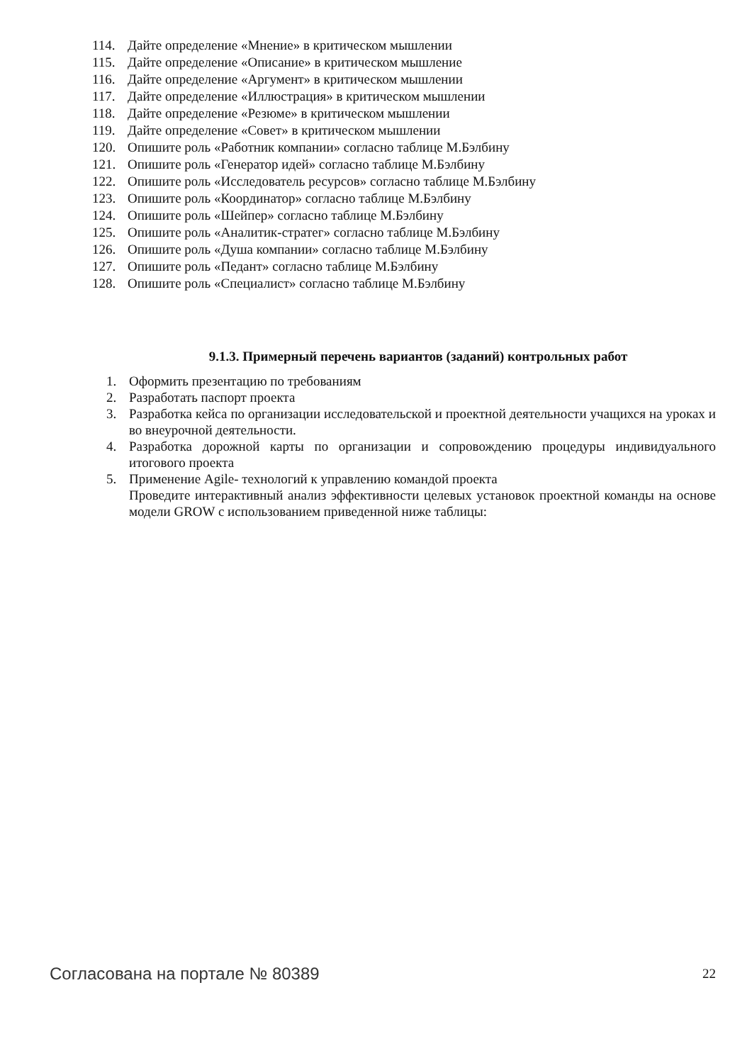114. Дайте определение «Мнение» в критическом мышлении
115. Дайте определение «Описание» в критическом мышление
116. Дайте определение «Аргумент» в критическом мышлении
117. Дайте определение «Иллюстрация» в критическом мышлении
118. Дайте определение «Резюме» в критическом мышлении
119. Дайте определение «Совет» в критическом мышлении
120. Опишите роль «Работник компании» согласно таблице М.Бэлбину
121. Опишите роль «Генератор идей» согласно таблице М.Бэлбину
122. Опишите роль «Исследователь ресурсов» согласно таблице М.Бэлбину
123. Опишите роль «Координатор» согласно таблице М.Бэлбину
124. Опишите роль «Шейпер» согласно таблице М.Бэлбину
125. Опишите роль «Аналитик-стратег» согласно таблице М.Бэлбину
126. Опишите роль «Душа компании» согласно таблице М.Бэлбину
127. Опишите роль «Педант» согласно таблице М.Бэлбину
128. Опишите роль «Специалист» согласно таблице М.Бэлбину
9.1.3. Примерный перечень вариантов (заданий) контрольных работ
1. Оформить презентацию по требованиям
2. Разработать паспорт проекта
3. Разработка кейса по организации исследовательской и проектной деятельности учащихся на уроках и во внеурочной деятельности.
4. Разработка дорожной карты по организации и сопровождению процедуры индивидуального итогового проекта
5. Применение Agile- технологий к управлению командой проекта
Проведите интерактивный анализ эффективности целевых установок проектной команды на основе модели GROW с использованием приведенной ниже таблицы:
Согласована на портале № 80389 22